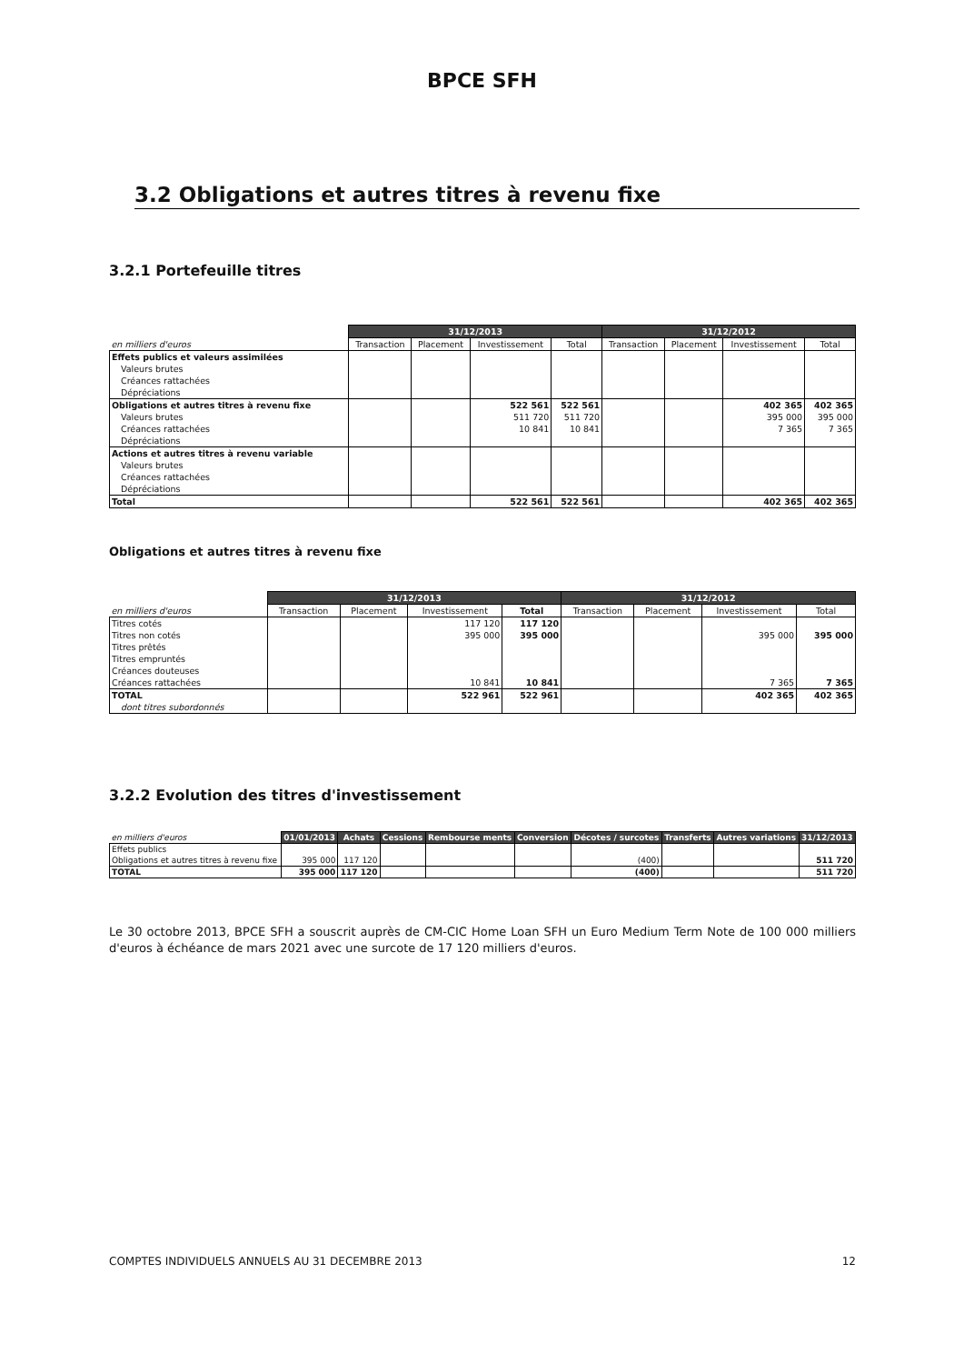BPCE SFH
3.2 Obligations et autres titres à revenu fixe
3.2.1 Portefeuille titres
| | 31/12/2013 | | | | 31/12/2012 | | | |
| --- | --- | --- | --- | --- | --- | --- | --- | --- |
| en milliers d'euros | Transaction | Placement | Investissement | Total | Transaction | Placement | Investissement | Total |
| Effets publics et valeurs assimilées | | | | | | | | |
| Valeurs brutes | | | | | | | | |
| Créances rattachées | | | | | | | | |
| Dépréciations | | | | | | | | |
| Obligations et autres titres à revenu fixe | | | 522 561 | 522 561 | | | 402 365 | 402 365 |
| Valeurs brutes | | | 511 720 | 511 720 | | | 395 000 | 395 000 |
| Créances rattachées | | | 10 841 | 10 841 | | | 7 365 | 7 365 |
| Dépréciations | | | | | | | | |
| Actions et autres titres à revenu variable | | | | | | | | |
| Valeurs brutes | | | | | | | | |
| Créances rattachées | | | | | | | | |
| Dépréciations | | | | | | | | |
| Total | | | 522 561 | 522 561 | | | 402 365 | 402 365 |
Obligations et autres titres à revenu fixe
| | 31/12/2013 | | | | 31/12/2012 | | | |
| --- | --- | --- | --- | --- | --- | --- | --- | --- |
| en milliers d'euros | Transaction | Placement | Investissement | Total | Transaction | Placement | Investissement | Total |
| Titres cotés | | | 117 120 | 117 120 | | | | |
| Titres non cotés | | | 395 000 | 395 000 | | | 395 000 | 395 000 |
| Titres prêtés | | | | | | | | |
| Titres empruntés | | | | | | | | |
| Créances douteuses | | | | | | | | |
| Créances rattachées | | | 10 841 | 10 841 | | | 7 365 | 7 365 |
| TOTAL | | | 522 961 | 522 961 | | | 402 365 | 402 365 |
| dont titres subordonnés | | | | | | | | |
3.2.2 Evolution des titres d'investissement
| en milliers d'euros | 01/01/2013 | Achats | Cessions | Rembourse ments | Conversion | Décotes / surcotes | Transferts | Autres variations | 31/12/2013 |
| --- | --- | --- | --- | --- | --- | --- | --- | --- | --- |
| Effets publics | | | | | | | | | |
| Obligations et autres titres à revenu fixe | 395 000 | 117 120 | | | | (400) | | | 511 720 |
| TOTAL | 395 000 | 117 120 | | | | (400) | | | 511 720 |
Le 30 octobre 2013, BPCE SFH a souscrit auprès de CM-CIC Home Loan SFH un Euro Medium Term Note de 100 000 milliers d'euros à échéance de mars 2021 avec une surcote de 17 120 milliers d'euros.
COMPTES INDIVIDUELS ANNUELS AU 31 DECEMBRE 2013 12